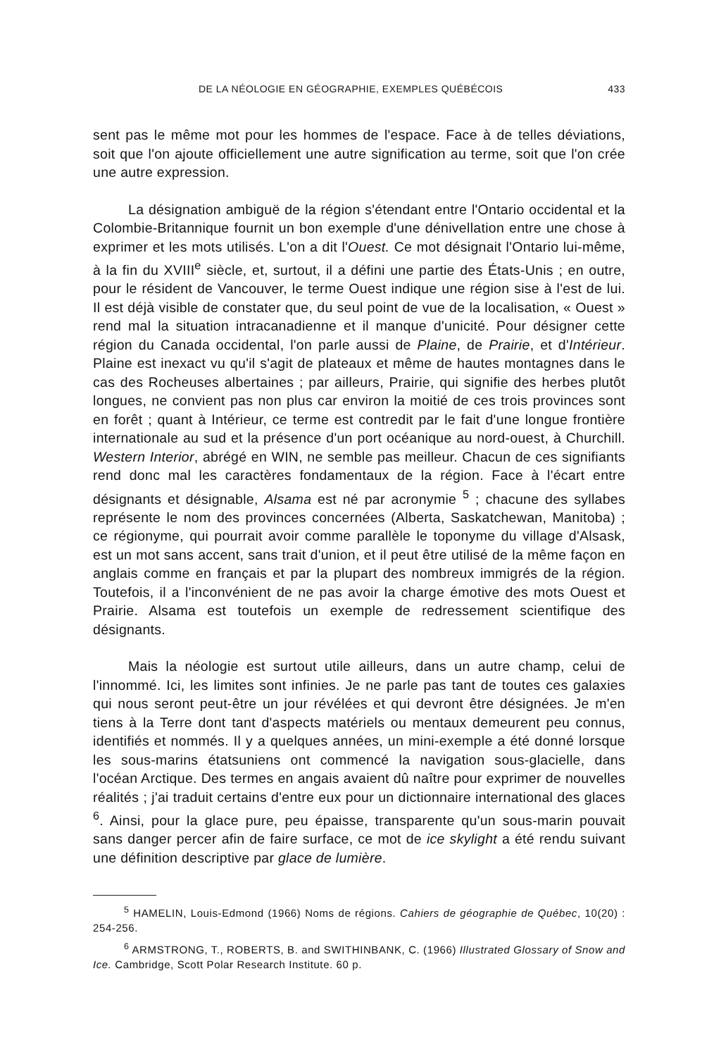DE LA NÉOLOGIE EN GÉOGRAPHIE, EXEMPLES QUÉBÉCOIS 433
sent pas le même mot pour les hommes de l'espace. Face à de telles déviations, soit que l'on ajoute officiellement une autre signification au terme, soit que l'on crée une autre expression.
La désignation ambiguë de la région s'étendant entre l'Ontario occidental et la Colombie-Britannique fournit un bon exemple d'une dénivellation entre une chose à exprimer et les mots utilisés. L'on a dit l'Ouest. Ce mot désignait l'Ontario lui-même, à la fin du XVIII<sup>e</sup> siècle, et, surtout, il a défini une partie des États-Unis ; en outre, pour le résident de Vancouver, le terme Ouest indique une région sise à l'est de lui. Il est déjà visible de constater que, du seul point de vue de la localisation, « Ouest » rend mal la situation intracanadienne et il manque d'unicité. Pour désigner cette région du Canada occidental, l'on parle aussi de Plaine, de Prairie, et d'Intérieur. Plaine est inexact vu qu'il s'agit de plateaux et même de hautes montagnes dans le cas des Rocheuses albertaines ; par ailleurs, Prairie, qui signifie des herbes plutôt longues, ne convient pas non plus car environ la moitié de ces trois provinces sont en forêt ; quant à Intérieur, ce terme est contredit par le fait d'une longue frontière internationale au sud et la présence d'un port océanique au nord-ouest, à Churchill. Western Interior, abrégé en WIN, ne semble pas meilleur. Chacun de ces signifiants rend donc mal les caractères fondamentaux de la région. Face à l'écart entre désignants et désignable, Alsama est né par acronymie <sup>5</sup> ; chacune des syllabes représente le nom des provinces concernées (Alberta, Saskatchewan, Manitoba) ; ce régionyme, qui pourrait avoir comme parallèle le toponyme du village d'Alsask, est un mot sans accent, sans trait d'union, et il peut être utilisé de la même façon en anglais comme en français et par la plupart des nombreux immigrés de la région. Toutefois, il a l'inconvénient de ne pas avoir la charge émotive des mots Ouest et Prairie. Alsama est toutefois un exemple de redressement scientifique des désignants.
Mais la néologie est surtout utile ailleurs, dans un autre champ, celui de l'innommé. Ici, les limites sont infinies. Je ne parle pas tant de toutes ces galaxies qui nous seront peut-être un jour révélées et qui devront être désignées. Je m'en tiens à la Terre dont tant d'aspects matériels ou mentaux demeurent peu connus, identifiés et nommés. Il y a quelques années, un mini-exemple a été donné lorsque les sous-marins étatsuniens ont commencé la navigation sous-glacielle, dans l'océan Arctique. Des termes en angais avaient dû naître pour exprimer de nouvelles réalités ; j'ai traduit certains d'entre eux pour un dictionnaire international des glaces <sup>6</sup>. Ainsi, pour la glace pure, peu épaisse, transparente qu'un sous-marin pouvait sans danger percer afin de faire surface, ce mot de ice skylight a été rendu suivant une définition descriptive par glace de lumière.
<sup>5</sup> HAMELIN, Louis-Edmond (1966) Noms de régions. Cahiers de géographie de Québec, 10(20) : 254-256.
<sup>6</sup> ARMSTRONG, T., ROBERTS, B. and SWITHINBANK, C. (1966) Illustrated Glossary of Snow and Ice. Cambridge, Scott Polar Research Institute. 60 p.